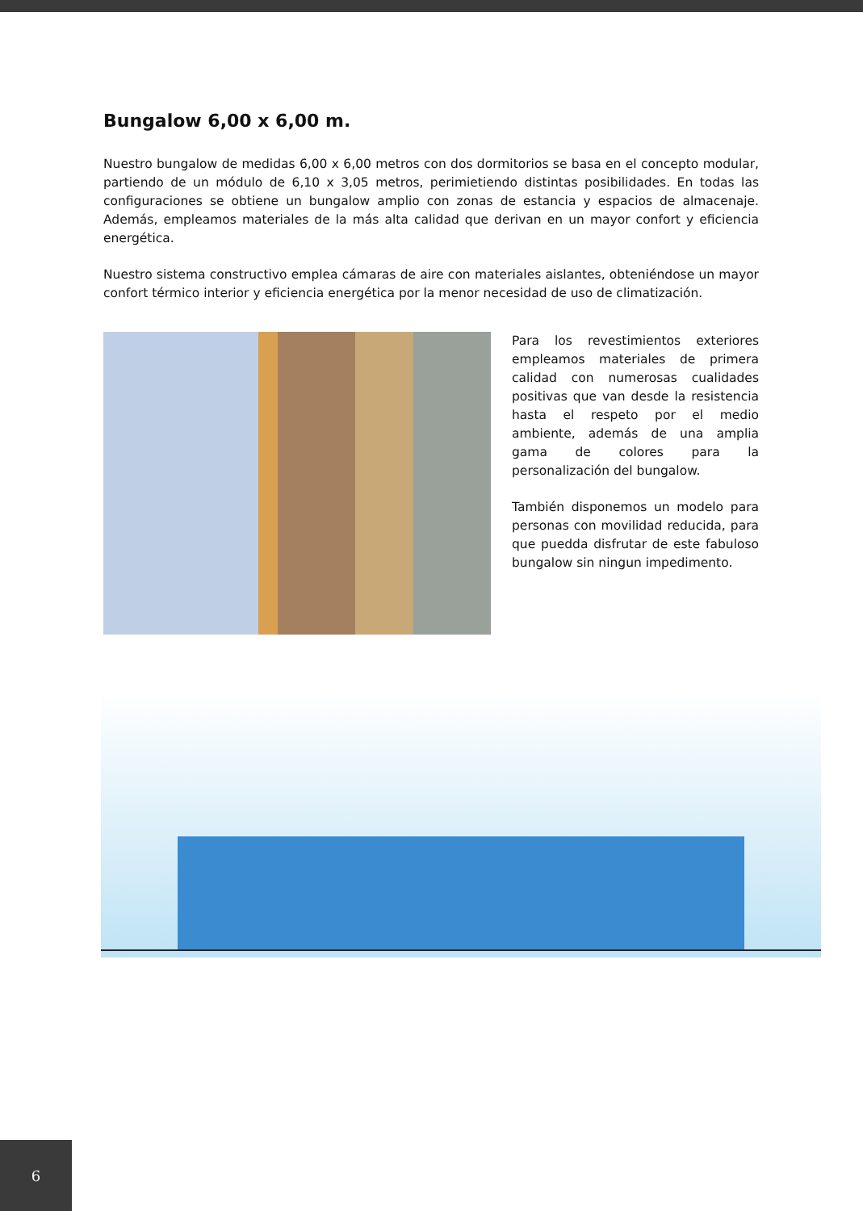Bungalow 6,00 x 6,00 m.
Nuestro bungalow de medidas 6,00 x 6,00 metros con dos dormitorios se basa en el concepto modular, partiendo de un módulo de 6,10 x 3,05 metros, perimietiendo distintas posibilidades. En todas las configuraciones se obtiene un bungalow amplio con zonas de estancia y espacios de almacenaje. Además, empleamos materiales de la más alta calidad que derivan en un mayor confort y eficiencia energética.
Nuestro sistema constructivo emplea cámaras de aire con materiales aislantes, obteniéndose un mayor confort térmico interior y eficiencia energética por la menor necesidad de uso de climatización.
Para los revestimientos exteriores empleamos materiales de primera calidad con numerosas cualidades positivas que van desde la resistencia hasta el respeto por el medio ambiente, además de una amplia gama de colores para la personalización del bungalow.
También disponemos un modelo para personas con movilidad reducida, para que puedda disfrutar de este fabuloso bungalow sin ningun impedimento.
6